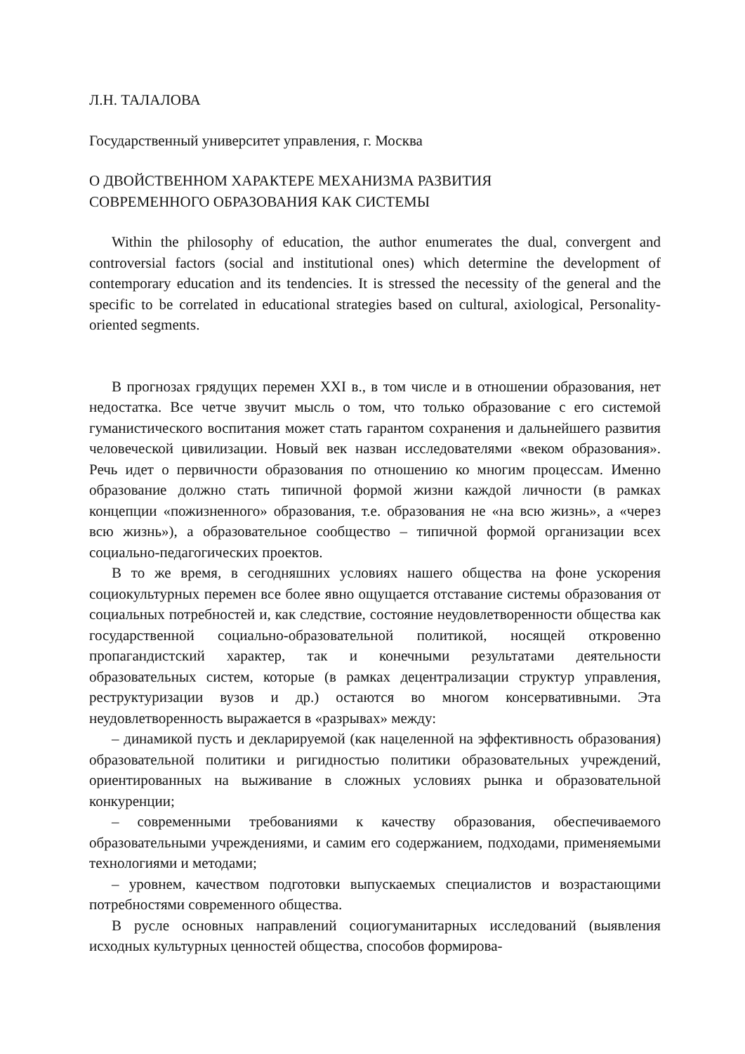Л.Н. ТАЛАЛОВА
Государственный университет управления, г. Москва
О ДВОЙСТВЕННОМ ХАРАКТЕРЕ МЕХАНИЗМА РАЗВИТИЯ
СОВРЕМЕННОГО ОБРАЗОВАНИЯ КАК СИСТЕМЫ
Within the philosophy of education, the author enumerates the dual, convergent and controversial factors (social and institutional ones) which determine the development of contemporary education and its tendencies. It is stressed the necessity of the general and the specific to be correlated in educational strategies based on cultural, axiological, Personality-oriented segments.
В прогнозах грядущих перемен XXI в., в том числе и в отношении образования, нет недостатка. Все четче звучит мысль о том, что только образование с его системой гуманистического воспитания может стать гарантом сохранения и дальнейшего развития человеческой цивилизации. Новый век назван исследователями «веком образования». Речь идет о первичности образования по отношению ко многим процессам. Именно образование должно стать типичной формой жизни каждой личности (в рамках концепции «пожизненного» образования, т.е. образования не «на всю жизнь», а «через всю жизнь»), а образовательное сообщество – типичной формой организации всех социально-педагогических проектов.
В то же время, в сегодняшних условиях нашего общества на фоне ускорения социокультурных перемен все более явно ощущается отставание системы образования от социальных потребностей и, как следствие, состояние неудовлетворенности общества как государственной социально-образовательной политикой, носящей откровенно пропагандистский характер, так и конечными результатами деятельности образовательных систем, которые (в рамках децентрализации структур управления, реструктуризации вузов и др.) остаются во многом консервативными. Эта неудовлетворенность выражается в «разрывах» между:
– динамикой пусть и декларируемой (как нацеленной на эффективность образования) образовательной политики и ригидностью политики образовательных учреждений, ориентированных на выживание в сложных условиях рынка и образовательной конкуренции;
– современными требованиями к качеству образования, обеспечиваемого образовательными учреждениями, и самим его содержанием, подходами, применяемыми технологиями и методами;
– уровнем, качеством подготовки выпускаемых специалистов и возрастающими потребностями современного общества.
В русле основных направлений социогуманитарных исследований (выявления исходных культурных ценностей общества, способов формирова-